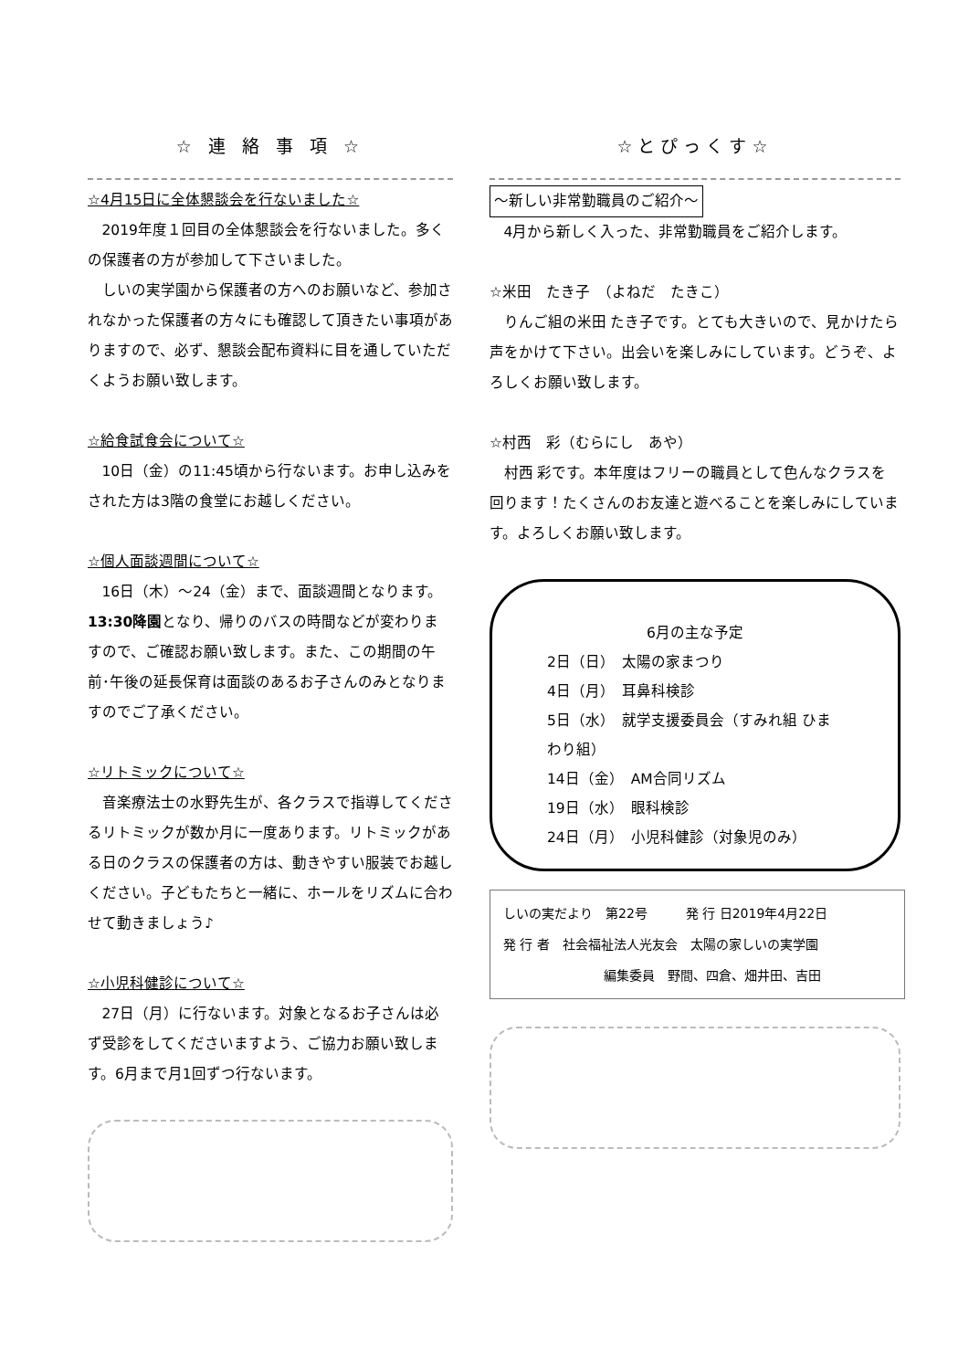☆ 連 絡 事 項 ☆
☆4月15日に全体懇談会を行ないました☆
2019年度１回目の全体懇談会を行ないました。多くの保護者の方が参加して下さいました。
　しいの実学園から保護者の方へのお願いなど、参加されなかった保護者の方々にも確認して頂きたい事項がありますので、必ず、懇談会配布資料に目を通していただくようお願い致します。
☆給食試食会について☆
10日（金）の11:45頃から行ないます。お申し込みをされた方は3階の食堂にお越しください。
☆個人面談週間について☆
16日（木）～24（金）まで、面談週間となります。13:30降園となり、帰りのバスの時間などが変わりますので、ご確認お願い致します。また、この期間の午前･午後の延長保育は面談のあるお子さんのみとなりますのでご了承ください。
☆リトミックについて☆
音楽療法士の水野先生が、各クラスで指導してくださるリトミックが数か月に一度あります。リトミックがある日のクラスの保護者の方は、動きやすい服装でお越しください。子どもたちと一緒に、ホールをリズムに合わせて動きましょう♪
☆小児科健診について☆
27日（月）に行ないます。対象となるお子さんは必ず受診をしてくださいますよう、ご協力お願い致します。6月まで月1回ずつ行ないます。
☆とぴっくす☆
～新しい非常勤職員のご紹介～
4月から新しく入った、非常勤職員をご紹介します。
☆米田　たき子　（よねだ　たきこ）
りんご組の米田 たき子です。とても大きいので、見かけたら声をかけて下さい。出会いを楽しみにしています。どうぞ、よろしくお願い致します。
☆村西　彩（むらにし　あや）
村西 彩です。本年度はフリーの職員として色んなクラスを回ります！たくさんのお友達と遊べることを楽しみにしています。よろしくお願い致します。
6月の主な予定
2日（日）　太陽の家まつり
4日（月）　耳鼻科検診
5日（水）　就学支援委員会（すみれ組 ひまわり組）
14日（金）　AM合同リズム
19日（水）　眼科検診
24日（月）　小児科健診（対象児のみ）
しいの実だより　第22号　　　発 行 日2019年4月22日
発 行 者　社会福祉法人光友会　太陽の家しいの実学園
編集委員　野間、四倉、畑井田、吉田